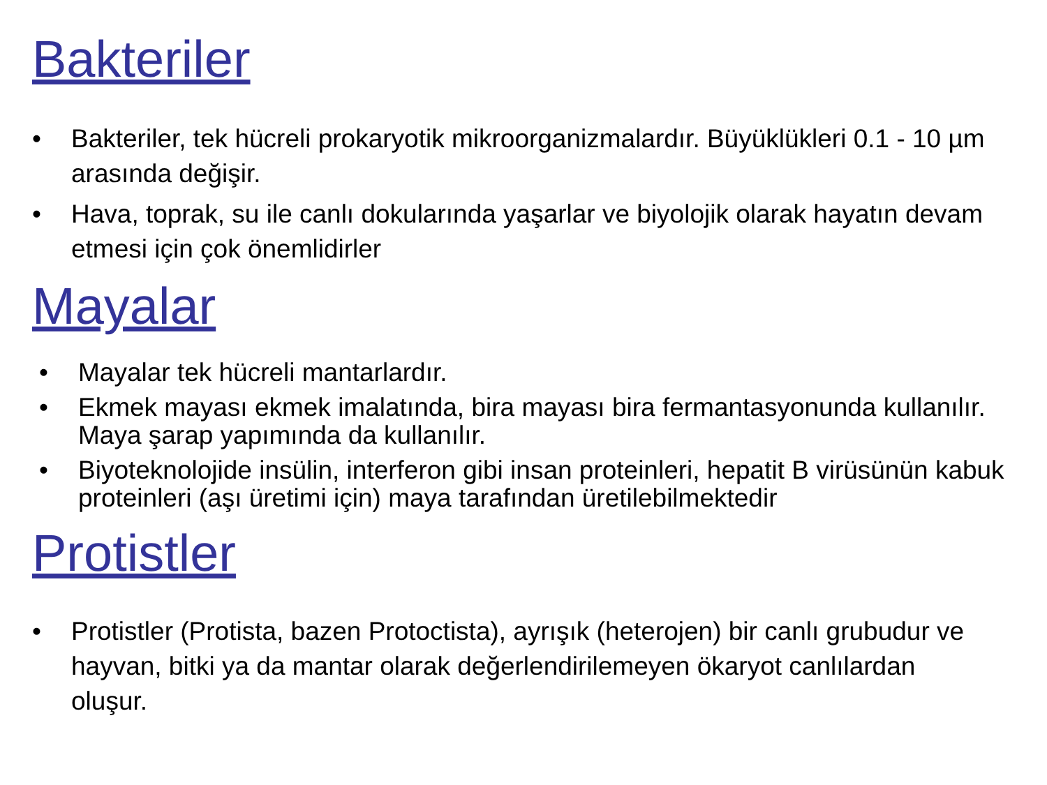Bakteriler
• Bakteriler, tek hücreli prokaryotik mikroorganizmalardır. Büyüklükleri 0.1 - 10 µm arasında değişir.
• Hava, toprak, su ile canlı dokularında yaşarlar ve biyolojik olarak hayatın devam etmesi için çok önemlidirler
Mayalar
• Mayalar tek hücreli mantarlardır.
• Ekmek mayası ekmek imalatında, bira mayası bira fermantasyonunda kullanılır. Maya şarap yapımında da kullanılır.
• Biyoteknolojide insülin, interferon gibi insan proteinleri, hepatit B virüsünün kabuk proteinleri (aşı üretimi için) maya tarafından üretilebilmektedir
Protistler
• Protistler (Protista, bazen Protoctista), ayrışık (heterojen) bir canlı grubudur ve hayvan, bitki ya da mantar olarak değerlendirilemeyen ökaryot canlılardan oluşur.